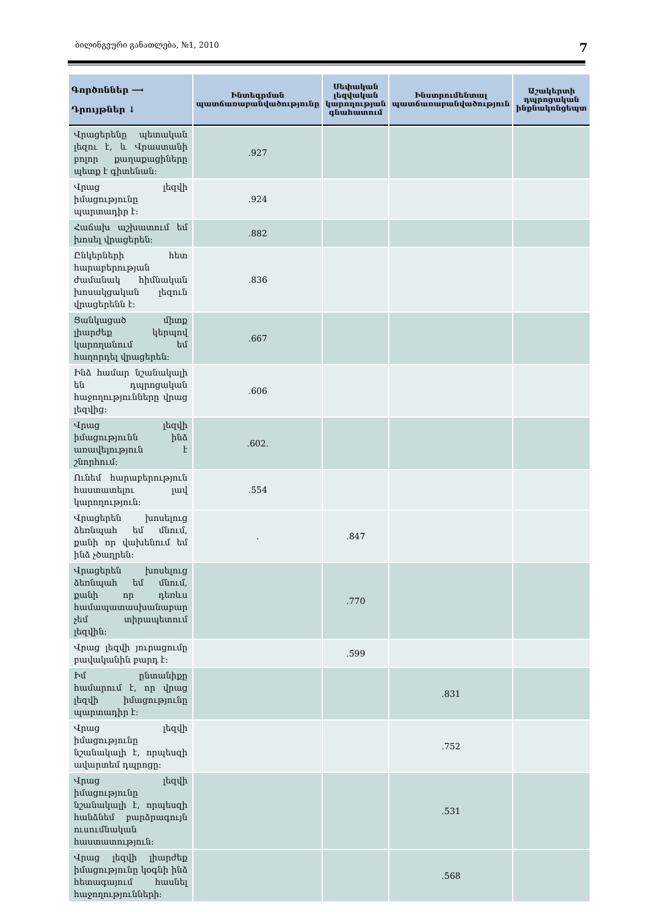ბილინგვური განათლება, №1, 2010 7
| Գործոններ ⟶ Դրույթներ ↓ | Ինտեգրման պատճառաբանվածությունը | Սեփական լեզվական կարողության գնահատում | Ինստրումենտալ պատճառաբանվածություն | Աշակերտի դպրոցական ինքնակոնցեպտ |
| --- | --- | --- | --- | --- |
| Վրացերենը պետական լեզու է, և Վրաստանի բոլոր քաղաքացիները պետք է գիտենան: | .927 | | | |
| Վրաց լեզվի իմացությունը պարտադիր է: | .924 | | | |
| Հաճախ աշխատում եմ խոսել վրացերեն: | .882 | | | |
| Ընկերների հետ հարաբերության ժամանակ հիմնական խոսակցական լեզուն վրացերենն է: | .836 | | | |
| Ցանկացած միտք լիարժեք կերպով կարողանում եմ հաղորդել վրացերեն: | .667 | | | |
| Ինձ համար նշանակալի են դպրոցական հաջողությունները վրաց լեզվից: | .606 | | | |
| Վրաց լեզվի իմացությունն ինձ առավելություն է շնորհում: | .602. | | | |
| Ունեմ հարաբերություն հաստատելու լավ կարողություն: | .554 | | | |
| Վրացերեն խոսելուց ձեռնպահ եմ մնում, քանի որ վախենում եմ ինձ չծաղրեն: | . | .847 | | |
| Վրացերեն խոսելուց ձեռնպահ եմ մնում, քանի որ դեռևս համապատասխանաբար չեմ տիրապետում լեզվին: | | .770 | | |
| Վրաց լեզվի յուրացումը բավականին բարդ է: | | .599 | | |
| Իմ ընտանիքը համարում է, որ վրաց լեզվի իմացությունը պարտադիր է: | | | .831 | |
| Վրաց լեզվի իմացությունը նշանակալի է, որպեսզի ավարտեմ դպրոցը: | | | .752 | |
| Վրաց լեզվի իմացությունը նշանակալի է, որպեսզի հանձնեմ բարձրագույն ուսումնական հաստատություն: | | | .531 | |
| Վրաց լեզվի լիարժեք իմացությունը կօգնի ինձ հետագայում հասնել հաջողությունների: | | | .568 | |